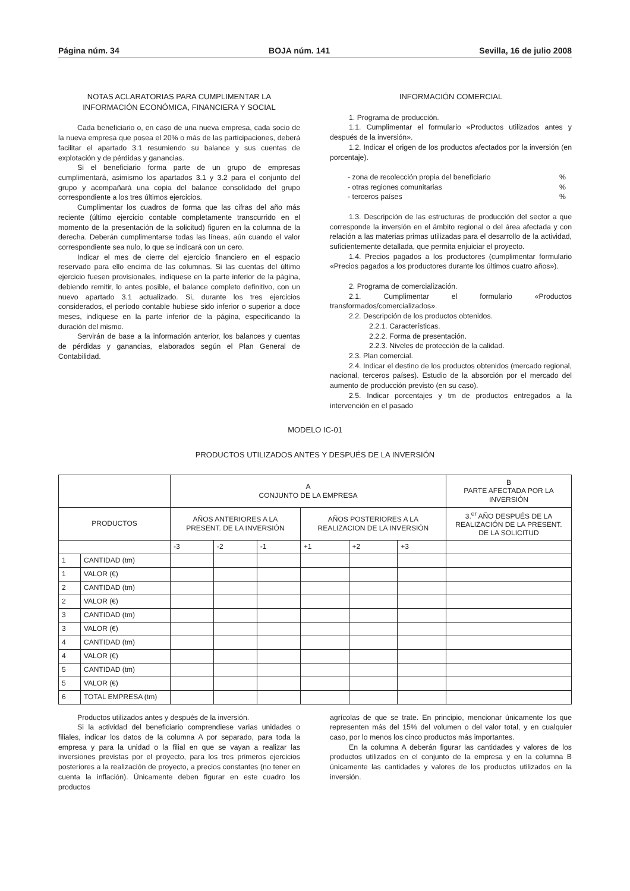Página núm. 34 BOJA núm. 141 Sevilla, 16 de julio 2008
NOTAS ACLARATORIAS PARA CUMPLIMENTAR LA
INFORMACIÓN ECONÓMICA, FINANCIERA Y SOCIAL
Cada beneficiario o, en caso de una nueva empresa, cada socio de la nueva empresa que posea el 20% o más de las participaciones, deberá facilitar el apartado 3.1 resumiendo su balance y sus cuentas de explotación y de pérdidas y ganancias.
Si el beneficiario forma parte de un grupo de empresas cumplimentará, asimismo los apartados 3.1 y 3.2 para el conjunto del grupo y acompañará una copia del balance consolidado del grupo correspondiente a los tres últimos ejercicios.
Cumplimentar los cuadros de forma que las cifras del año más reciente (último ejercicio contable completamente transcurrido en el momento de la presentación de la solicitud) figuren en la columna de la derecha. Deberán cumplimentarse todas las líneas, aún cuando el valor correspondiente sea nulo, lo que se indicará con un cero.
Indicar el mes de cierre del ejercicio financiero en el espacio reservado para ello encima de las columnas. Si las cuentas del último ejercicio fuesen provisionales, indíquese en la parte inferior de la página, debiendo remitir, lo antes posible, el balance completo definitivo, con un nuevo apartado 3.1 actualizado. Si, durante los tres ejercicios considerados, el período contable hubiese sido inferior o superior a doce meses, indíquese en la parte inferior de la página, especificando la duración del mismo.
Servirán de base a la información anterior, los balances y cuentas de pérdidas y ganancias, elaborados según el Plan General de Contabilidad.
INFORMACIÓN COMERCIAL
1. Programa de producción.
1.1. Cumplimentar el formulario «Productos utilizados antes y después de la inversión».
1.2. Indicar el origen de los productos afectados por la inversión (en porcentaje).
- zona de recolección propia del beneficiario%
- otras regiones comunitarias%
- terceros países%
1.3. Descripción de las estructuras de producción del sector a que corresponde la inversión en el ámbito regional o del área afectada y con relación a las materias primas utilizadas para el desarrollo de la actividad, suficientemente detallada, que permita enjuiciar el proyecto.
1.4. Precios pagados a los productores (cumplimentar formulario «Precios pagados a los productores durante los últimos cuatro años»).
2. Programa de comercialización.
2.1. Cumplimentar el formulario «Productos transformados/comercializados».
2.2. Descripción de los productos obtenidos.
2.2.1. Características.
2.2.2. Forma de presentación.
2.2.3. Niveles de protección de la calidad.
2.3. Plan comercial.
2.4. Indicar el destino de los productos obtenidos (mercado regional, nacional, terceros países). Estudio de la absorción por el mercado del aumento de producción previsto (en su caso).
2.5. Indicar porcentajes y tm de productos entregados a la intervención en el pasado
MODELO IC-01
PRODUCTOS UTILIZADOS ANTES Y DESPUÉS DE LA INVERSIÓN
| | | A CONJUNTO DE LA EMPRESA | | | | | | B PARTE AFECTADA POR LA INVERSIÓN |
| --- | --- | --- | --- | --- | --- | --- | --- | --- |
| PRODUCTOS | | AÑOS ANTERIORES A LA PRESENT. DE LA INVERSIÓN | | | AÑOS POSTERIORES A LA REALIZACION DE LA INVERSIÓN | | | 3.<sup>er</sup> AÑO DESPUÉS DE LA REALIZACIÓN DE LA PRESENT. DE LA SOLICITUD |
| | | -3 | -2 | -1 | +1 | +2 | +3 | |
| 1 | CANTIDAD (tm) | | | | | | | |
| 1 | VALOR (€) | | | | | | | |
| 2 | CANTIDAD (tm) | | | | | | | |
| 2 | VALOR (€) | | | | | | | |
| 3 | CANTIDAD (tm) | | | | | | | |
| 3 | VALOR (€) | | | | | | | |
| 4 | CANTIDAD (tm) | | | | | | | |
| 4 | VALOR (€) | | | | | | | |
| 5 | CANTIDAD (tm) | | | | | | | |
| 5 | VALOR (€) | | | | | | | |
| 6 | TOTAL EMPRESA (tm) | | | | | | | |
Productos utilizados antes y después de la inversión.
Si la actividad del beneficiario comprendiese varias unidades o filiales, indicar los datos de la columna A por separado, para toda la empresa y para la unidad o la filial en que se vayan a realizar las inversiones previstas por el proyecto, para los tres primeros ejercicios posteriores a la realización de proyecto, a precios constantes (no tener en cuenta la inflación). Únicamente deben figurar en este cuadro los productos
agrícolas de que se trate. En principio, mencionar únicamente los que representen más del 15% del volumen o del valor total, y en cualquier caso, por lo menos los cinco productos más importantes.
En la columna A deberán figurar las cantidades y valores de los productos utilizados en el conjunto de la empresa y en la columna B únicamente las cantidades y valores de los productos utilizados en la inversión.